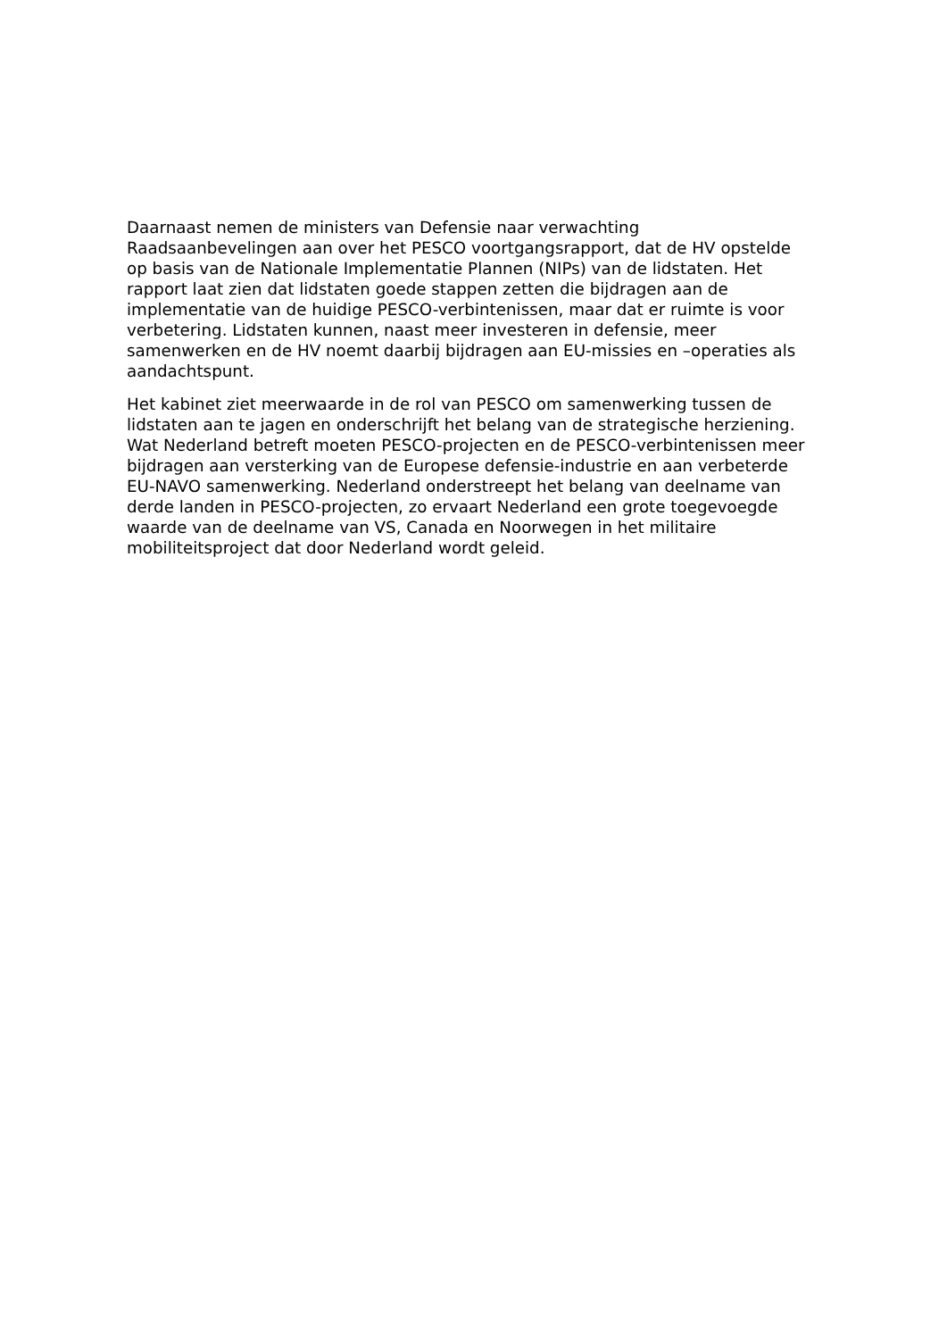Daarnaast nemen de ministers van Defensie naar verwachting
Raadsaanbevelingen aan over het PESCO voortgangsrapport, dat de HV opstelde
op basis van de Nationale Implementatie Plannen (NIPs) van de lidstaten. Het
rapport laat zien dat lidstaten goede stappen zetten die bijdragen aan de
implementatie van de huidige PESCO-verbintenissen, maar dat er ruimte is voor
verbetering. Lidstaten kunnen, naast meer investeren in defensie, meer
samenwerken en de HV noemt daarbij bijdragen aan EU-missies en –operaties als
aandachtspunt.
Het kabinet ziet meerwaarde in de rol van PESCO om samenwerking tussen de
lidstaten aan te jagen en onderschrijft het belang van de strategische herziening.
Wat Nederland betreft moeten PESCO-projecten en de PESCO-verbintenissen meer
bijdragen aan versterking van de Europese defensie-industrie en aan verbeterde
EU-NAVO samenwerking. Nederland onderstreept het belang van deelname van
derde landen in PESCO-projecten, zo ervaart Nederland een grote toegevoegde
waarde van de deelname van VS, Canada en Noorwegen in het militaire
mobiliteitsproject dat door Nederland wordt geleid.